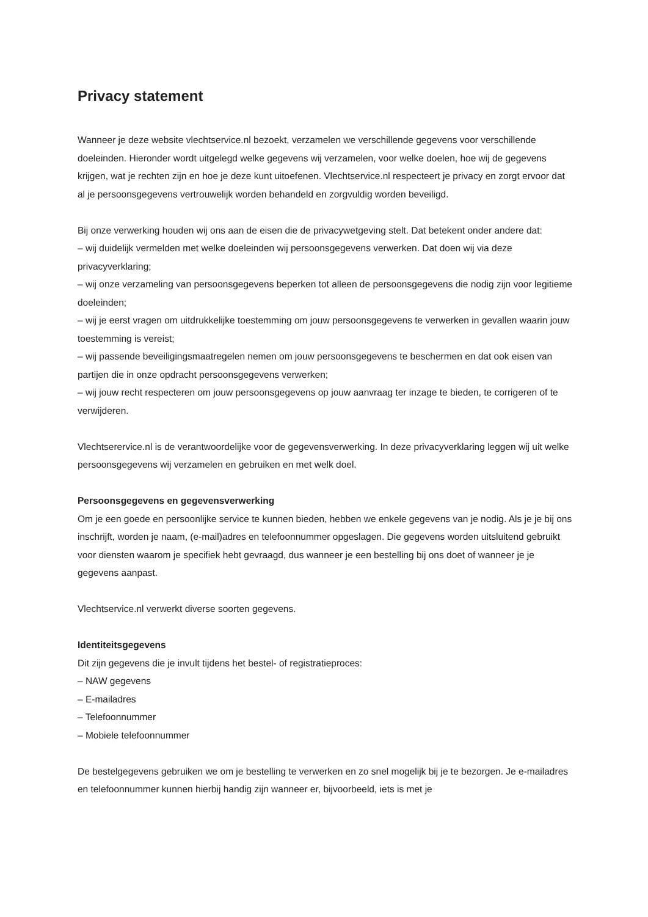Privacy statement
Wanneer je deze website vlechtservice.nl bezoekt, verzamelen we verschillende gegevens voor verschillende doeleinden. Hieronder wordt uitgelegd welke gegevens wij verzamelen, voor welke doelen, hoe wij de gegevens krijgen, wat je rechten zijn en hoe je deze kunt uitoefenen. Vlechtservice.nl respecteert je privacy en zorgt ervoor dat al je persoonsgegevens vertrouwelijk worden behandeld en zorgvuldig worden beveiligd.
Bij onze verwerking houden wij ons aan de eisen die de privacywetgeving stelt. Dat betekent onder andere dat:
– wij duidelijk vermelden met welke doeleinden wij persoonsgegevens verwerken. Dat doen wij via deze privacyverklaring;
– wij onze verzameling van persoonsgegevens beperken tot alleen de persoonsgegevens die nodig zijn voor legitieme doeleinden;
– wij je eerst vragen om uitdrukkelijke toestemming om jouw persoonsgegevens te verwerken in gevallen waarin jouw toestemming is vereist;
– wij passende beveiligingsmaatregelen nemen om jouw persoonsgegevens te beschermen en dat ook eisen van partijen die in onze opdracht persoonsgegevens verwerken;
– wij jouw recht respecteren om jouw persoonsgegevens op jouw aanvraag ter inzage te bieden, te corrigeren of te verwijderen.
Vlechtserervice.nl is de verantwoordelijke voor de gegevensverwerking. In deze privacyverklaring leggen wij uit welke persoonsgegevens wij verzamelen en gebruiken en met welk doel.
Persoonsgegevens en gegevensverwerking
Om je een goede en persoonlijke service te kunnen bieden, hebben we enkele gegevens van je nodig. Als je je bij ons inschrijft, worden je naam, (e-mail)adres en telefoonnummer opgeslagen. Die gegevens worden uitsluitend gebruikt voor diensten waarom je specifiek hebt gevraagd, dus wanneer je een bestelling bij ons doet of wanneer je je gegevens aanpast.
Vlechtservice.nl verwerkt diverse soorten gegevens.
Identiteitsgegevens
Dit zijn gegevens die je invult tijdens het bestel- of registratieproces:
– NAW gegevens
– E-mailadres
– Telefoonnummer
– Mobiele telefoonnummer
De bestelgegevens gebruiken we om je bestelling te verwerken en zo snel mogelijk bij je te bezorgen. Je e-mailadres en telefoonnummer kunnen hierbij handig zijn wanneer er, bijvoorbeeld, iets is met je